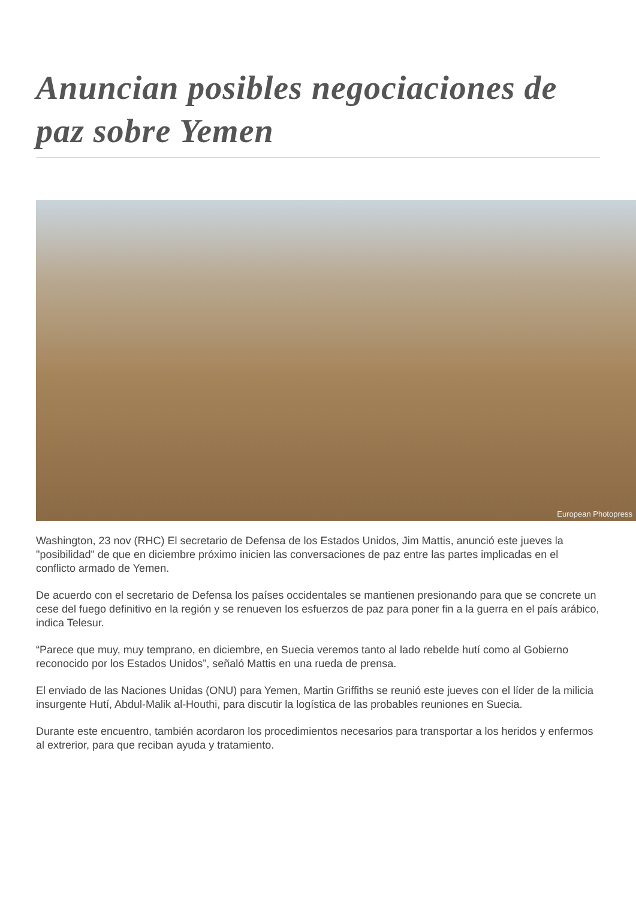Anuncian posibles negociaciones de paz sobre Yemen
European Photopress
Washington, 23 nov (RHC) El secretario de Defensa de los Estados Unidos, Jim Mattis, anunció este jueves la "posibilidad" de que en diciembre próximo inicien las conversaciones de paz entre las partes implicadas en el conflicto armado de Yemen.
De acuerdo con el secretario de Defensa los países occidentales se mantienen presionando para que se concrete un cese del fuego definitivo en la región y se renueven los esfuerzos de paz para poner fin a la guerra en el país arábico, indica Telesur.
“Parece que muy, muy temprano, en diciembre, en Suecia veremos tanto al lado rebelde hutí como al Gobierno reconocido por los Estados Unidos”, señaló Mattis en una rueda de prensa.
El enviado de las Naciones Unidas (ONU) para Yemen, Martin Griffiths se reunió este jueves con el líder de la milicia insurgente Hutí, Abdul-Malik al-Houthi, para discutir la logística de las probables reuniones en Suecia.
Durante este encuentro, también acordaron los procedimientos necesarios para transportar a los heridos y enfermos al extrerior, para que reciban ayuda y tratamiento.